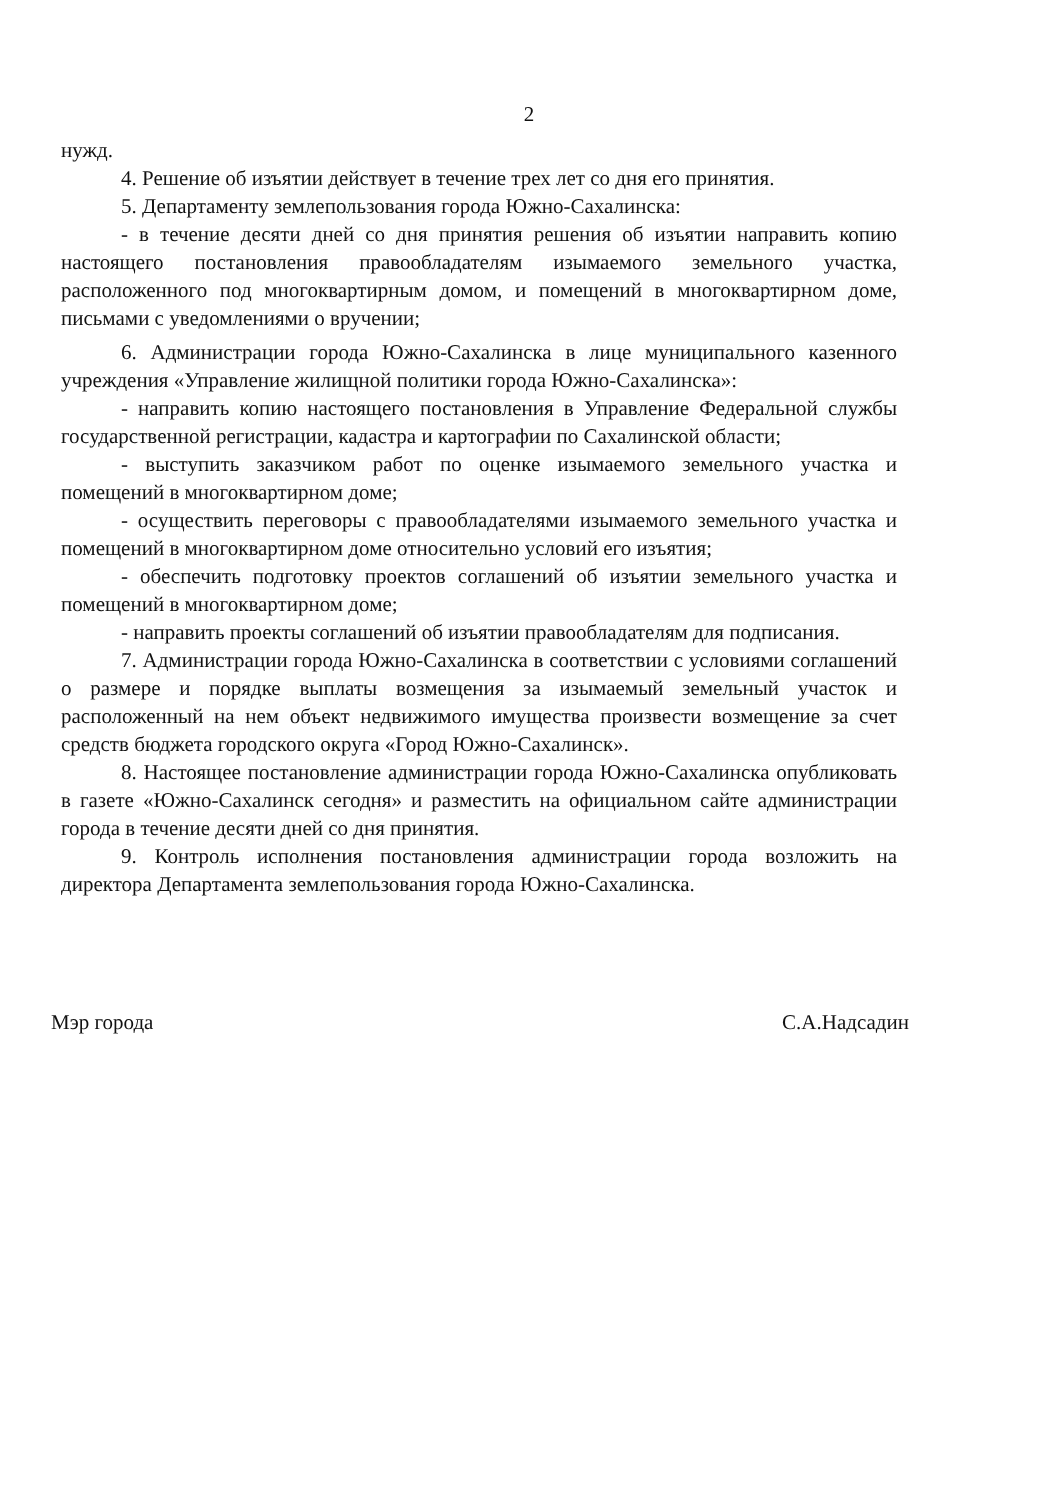2
нужд.
4. Решение об изъятии действует в течение трех лет со дня его принятия.
5. Департаменту землепользования города Южно-Сахалинска:
- в течение десяти дней со дня принятия решения об изъятии направить копию настоящего постановления правообладателям изымаемого земельного участка, расположенного под многоквартирным домом, и помещений в многоквартирном доме, письмами с уведомлениями о вручении;
6. Администрации города Южно-Сахалинска в лице муниципального казенного учреждения «Управление жилищной политики города Южно-Сахалинска»:
- направить копию настоящего постановления в Управление Федеральной службы государственной регистрации, кадастра и картографии по Сахалинской области;
- выступить заказчиком работ по оценке изымаемого земельного участка и помещений в многоквартирном доме;
- осуществить переговоры с правообладателями изымаемого земельного участка и помещений в многоквартирном доме относительно условий его изъятия;
- обеспечить подготовку проектов соглашений об изъятии земельного участка и помещений в многоквартирном доме;
- направить проекты соглашений об изъятии правообладателям для подписания.
7. Администрации города Южно-Сахалинска в соответствии с условиями соглашений о размере и порядке выплаты возмещения за изымаемый земельный участок и расположенный на нем объект недвижимого имущества произвести возмещение за счет средств бюджета городского округа «Город Южно-Сахалинск».
8. Настоящее постановление администрации города Южно-Сахалинска опубликовать в газете «Южно-Сахалинск сегодня» и разместить на официальном сайте администрации города в течение десяти дней со дня принятия.
9. Контроль исполнения постановления администрации города возложить на директора Департамента землепользования города Южно-Сахалинска.
Мэр города С.А.Надсадин